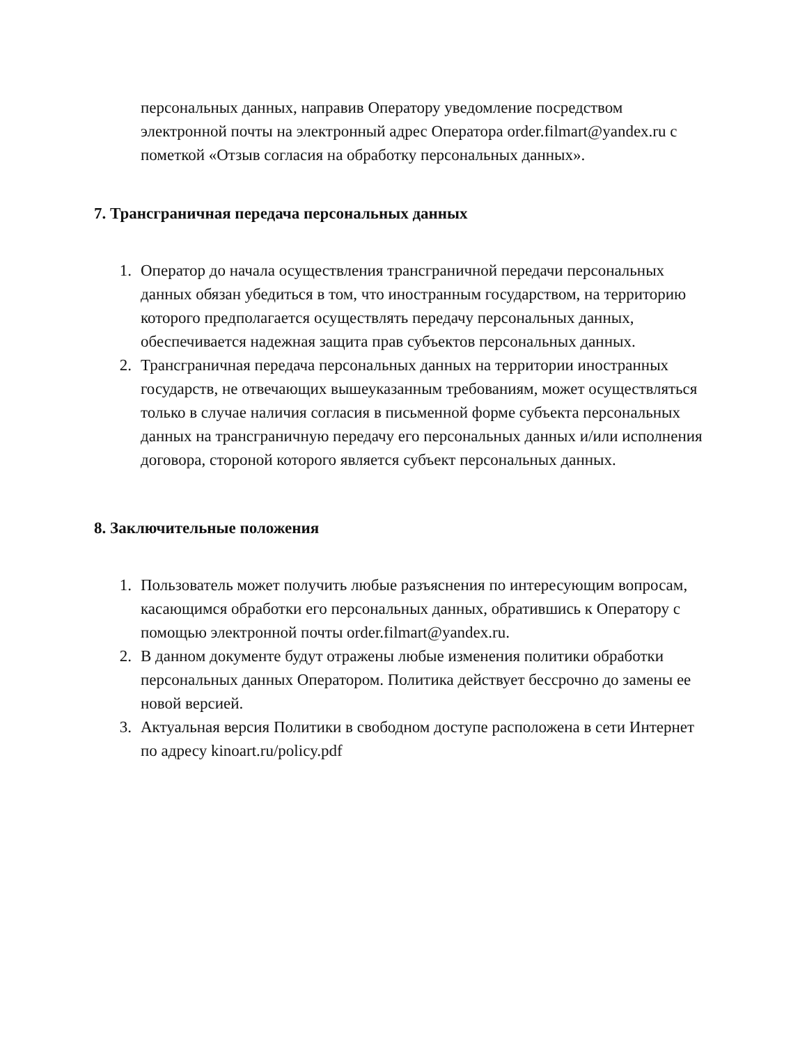персональных данных, направив Оператору уведомление посредством электронной почты на электронный адрес Оператора order.filmart@yandex.ru с пометкой «Отзыв согласия на обработку персональных данных».
7. Трансграничная передача персональных данных
1. Оператор до начала осуществления трансграничной передачи персональных данных обязан убедиться в том, что иностранным государством, на территорию которого предполагается осуществлять передачу персональных данных, обеспечивается надежная защита прав субъектов персональных данных.
2. Трансграничная передача персональных данных на территории иностранных государств, не отвечающих вышеуказанным требованиям, может осуществляться только в случае наличия согласия в письменной форме субъекта персональных данных на трансграничную передачу его персональных данных и/или исполнения договора, стороной которого является субъект персональных данных.
8. Заключительные положения
1. Пользователь может получить любые разъяснения по интересующим вопросам, касающимся обработки его персональных данных, обратившись к Оператору с помощью электронной почты order.filmart@yandex.ru.
2. В данном документе будут отражены любые изменения политики обработки персональных данных Оператором. Политика действует бессрочно до замены ее новой версией.
3. Актуальная версия Политики в свободном доступе расположена в сети Интернет по адресу kinoart.ru/policy.pdf